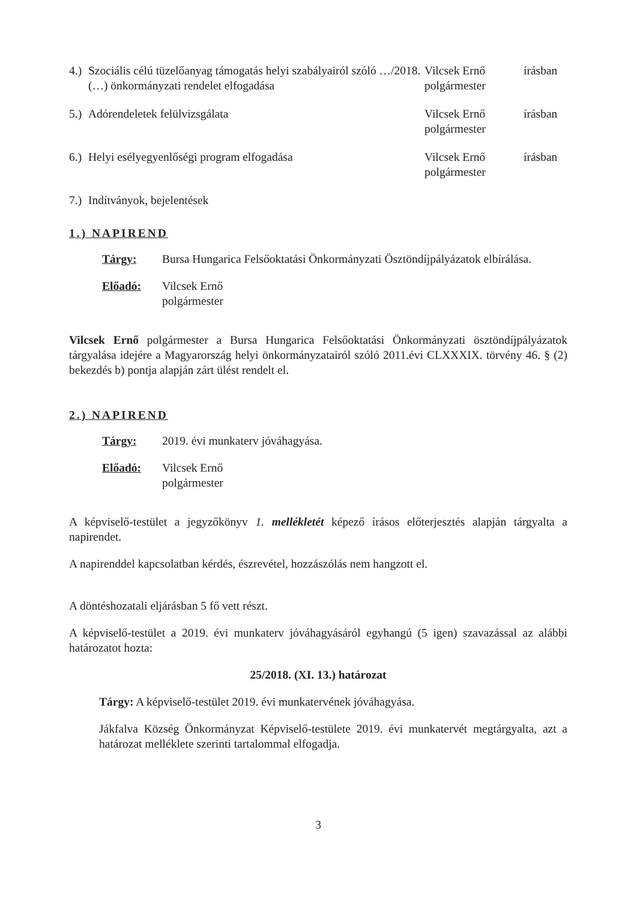4.)
Szociális célú tüzelőanyag támogatás helyi szabályairól szóló …/2018. (…) önkormányzati rendelet elfogadása
Vilcsek Ernő polgármester
írásban
5.)
Adórendeletek felülvizsgálata Vilcsek Ernő
polgármester
írásban
6.)
Helyi esélyegyenlőségi program elfogadása Vilcsek Ernő
polgármester
írásban
7.)
Indítványok, bejelentések
1.) NAPIREND
Tárgy: Bursa Hungarica Felsőoktatási Önkormányzati Ösztöndíjpályázatok elbírálása.
Előadó: Vilcsek Ernő
polgármester
Vilcsek Ernő polgármester a Bursa Hungarica Felsőoktatási Önkormányzati ösztöndíjpályázatok tárgyalása idejére a Magyarország helyi önkormányzatairól szóló 2011.évi CLXXXIX. törvény 46. § (2) bekezdés b) pontja alapján zárt ülést rendelt el.
2.) NAPIREND
Tárgy: 2019. évi munkaterv jóváhagyása.
Előadó: Vilcsek Ernő
polgármester
A képviselő-testület a jegyzőkönyv 1. mellékletét képező írásos előterjesztés alapján tárgyalta a napirendet.
A napirenddel kapcsolatban kérdés, észrevétel, hozzászólás nem hangzott el.
A döntéshozatali eljárásban 5 fő vett részt.
A képviselő-testület a 2019. évi munkaterv jóváhagyásáról egyhangú (5 igen) szavazással az alábbi határozatot hozta:
25/2018. (XI. 13.) határozat
Tárgy: A képviselő-testület 2019. évi munkatervének jóváhagyása.
Jákfalva Község Önkormányzat Képviselő-testülete 2019. évi munkatervét megtárgyalta, azt a határozat melléklete szerinti tartalommal elfogadja.
3